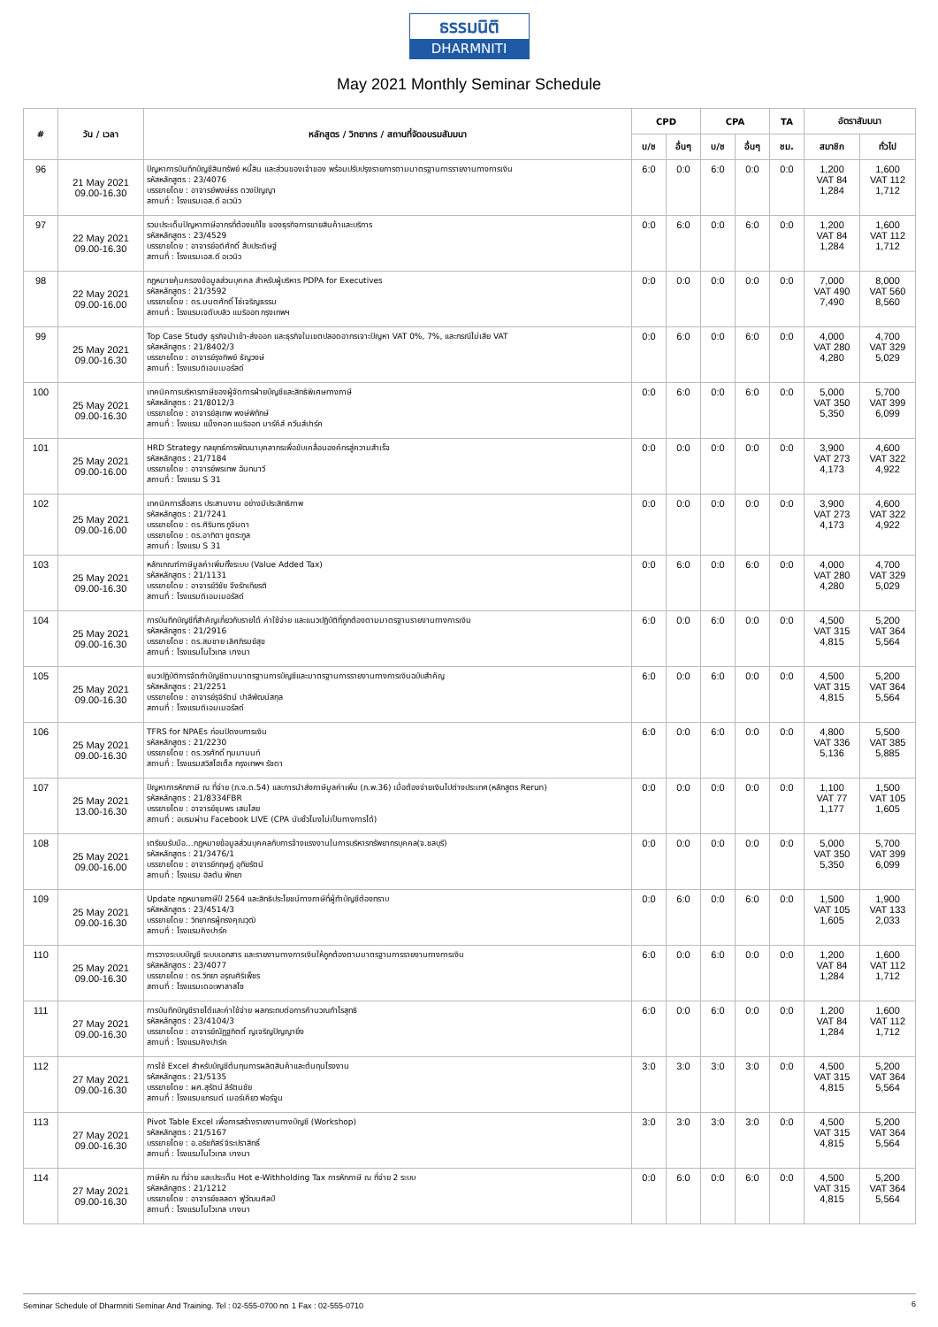ธรรมนิติ
DHARMNITI
May 2021 Monthly Seminar Schedule
| # | วัน / เวลา | หลักสูตร / วิทยากร / สถานที่จัดอบรมสัมมนา | CPD | | CPA | | TA | อัตราสัมมนา | |
| --- | --- | --- | --- | --- | --- | --- | --- | --- | --- |
| | | | บ/ช | อื่นๆ | บ/ช | อื่นๆ | ชม. | สมาชิก | ทั่วไป |
| 96 | 21 May 2021 09.00-16.30 | ปัญหาการบันทึกบัญชีสินทรัพย์ หนี้สิน และส่วนของเจ้าของ พร้อมปรับปรุงรายการตามมาตรฐานการรายงานทางการเงิน รหัสหลักสูตร : 23/4076 บรรยายโดย : อาจารย์พงษ์ธร ดวงปัญญา สถานที่ : โรงแรมเอส.ดี อเวนิว | 6:0 | 0:0 | 6:0 | 0:0 | 0:0 | 1,200 VAT 84 1,284 | 1,600 VAT 112 1,712 |
| 97 | 22 May 2021 09.00-16.30 | รวมประเด็นปัญหาภาษีอากรที่ต้องแก้ไข ของธุรกิจการขายสินค้าและบริการ รหัสหลักสูตร : 23/4529 บรรยายโดย : อาจารย์อดิศักดิ์ สืบประดิษฐ์ สถานที่ : โรงแรมเอส.ดี อเวนิว | 0:0 | 6:0 | 0:0 | 6:0 | 0:0 | 1,200 VAT 84 1,284 | 1,600 VAT 112 1,712 |
| 98 | 22 May 2021 09.00-16.00 | กฎหมายคุ้มครองข้อมูลส่วนบุคคล สำหรับผู้บริหาร PDPA for Executives รหัสหลักสูตร : 21/3592 บรรยายโดย : ดร.มนตศักดิ์ โซ่เจริญธรรม สถานที่ : โรงแรมเจดับบลิว แมริออท กรุงเทพฯ | 0:0 | 0:0 | 0:0 | 0:0 | 0:0 | 7,000 VAT 490 7,490 | 8,000 VAT 560 8,560 |
| 99 | 25 May 2021 09.00-16.30 | Top Case Study ธุรกิจนำเข้า-ส่งออก และธุรกิจในเขตปลอดอากรเจาะปัญหา VAT 0%, 7%, และกรณีไม่เสีย VAT รหัสหลักสูตร : 21/8402/3 บรรยายโดย : อาจารย์รุงทิพย์ ธัญวงษ์ สถานที่ : โรงแรมดิเอมเมอรัลด์ | 0:0 | 6:0 | 0:0 | 6:0 | 0:0 | 4,000 VAT 280 4,280 | 4,700 VAT 329 5,029 |
| 100 | 25 May 2021 09.00-16.30 | เทคนิคการบริหารภาษีของผู้จัดการฝ่ายบัญชีและสิทธิพิเศษทางภาษี รหัสหลักสูตร : 21/8012/3 บรรยายโดย : อาจารย์สุเทพ พงษ์พิทักษ์ สถานที่ : โรงแรม แม็งคอก แมริออท มาร์คีส์ ควีนส์ปาร์ค | 0:0 | 6:0 | 0:0 | 6:0 | 0:0 | 5,000 VAT 350 5,350 | 5,700 VAT 399 6,099 |
| 101 | 25 May 2021 09.00-16.00 | HRD Strategy กลยุทธ์การพัฒนาบุคลากรเพื่อขับเคลื่อนองค์กรสู่ความสำเร็จ รหัสหลักสูตร : 21/7184 บรรยายโดย : อาจารย์พรเทพ ฉันทนาวี สถานที่ : โรงแรม S 31 | 0:0 | 0:0 | 0:0 | 0:0 | 0:0 | 3,900 VAT 273 4,173 | 4,600 VAT 322 4,922 |
| 102 | 25 May 2021 09.00-16.00 | เทคนิคการสื่อสาร ประสานงาน อย่างมีประสิทธิภาพ รหัสหลักสูตร : 21/7241 บรรยายโดย : ดร.ศิรินทร ภูจินดา บรรยายโดย : ดร.อาทิตา ชูตระกูล สถานที่ : โรงแรม S 31 | 0:0 | 0:0 | 0:0 | 0:0 | 0:0 | 3,900 VAT 273 4,173 | 4,600 VAT 322 4,922 |
| 103 | 25 May 2021 09.00-16.30 | หลักเกณฑ์ภาษีมูลค่าเพิ่มทั้งระบบ (Value Added Tax) รหัสหลักสูตร : 21/1131 บรรยายโดย : อาจารย์วิชัย จึงรักเกียรติ สถานที่ : โรงแรมดิเอมเมอรัลด์ | 0:0 | 6:0 | 0:0 | 6:0 | 0:0 | 4,000 VAT 280 4,280 | 4,700 VAT 329 5,029 |
| 104 | 25 May 2021 09.00-16.30 | การบันทึกบัญชีที่สำคัญเกี่ยวกับรายได้ ค่าใช้จ่าย และแนวปฏิบัติที่ถูกต้องตามมาตรฐานรายงานทางการเงิน รหัสหลักสูตร : 21/2916 บรรยายโดย : ดร.สมชาย เลิศภิรมย์สุข สถานที่ : โรงแรมโนโวเทล บางนา | 6:0 | 0:0 | 6:0 | 0:0 | 0:0 | 4,500 VAT 315 4,815 | 5,200 VAT 364 5,564 |
| 105 | 25 May 2021 09.00-16.30 | แนวปฏิบัติการจัดทำบัญชีตามมาตรฐานการบัญชีและมาตรฐานการรายงานทางการเงินฉบับสำคัญ รหัสหลักสูตร : 21/2251 บรรยายโดย : อาจารย์รุจิรัตน์ ปาลีพัฒน์สกุล สถานที่ : โรงแรมดิเอมเมอรัลด์ | 6:0 | 0:0 | 6:0 | 0:0 | 0:0 | 4,500 VAT 315 4,815 | 5,200 VAT 364 5,564 |
| 106 | 25 May 2021 09.00-16.30 | TFRS for NPAEs ก่อนปิดงบการเงิน รหัสหลักสูตร : 21/2230 บรรยายโดย : ดร.วรศักดิ์ ทุมมานนท์ สถานที่ : โรงแรมสวิสโฮเต็ล กรุงเทพฯ รัชดา | 6:0 | 0:0 | 6:0 | 0:0 | 0:0 | 4,800 VAT 336 5,136 | 5,500 VAT 385 5,885 |
| 107 | 25 May 2021 13.00-16.30 | ปัญหาการหักภาษี ณ ที่จ่าย (ภ.ง.ด.54) และการนำส่งภาษีมูลค่าเพิ่ม (ภ.พ.36) เมื่อต้องจ่ายเงินไปต่างประเทศ(หลักสูตร Rerun) รหัสหลักสูตร : 21/8334FBR บรรยายโดย : อาจารย์ชุมพร เสนไสย สถานที่ : อบรมผ่าน Facebook LIVE (CPA นับชั่วโมงไม่เป็นทางการได้) | 0:0 | 0:0 | 0:0 | 0:0 | 0:0 | 1,100 VAT 77 1,177 | 1,500 VAT 105 1,605 |
| 108 | 25 May 2021 09.00-16.00 | เตรียมรับมือ...กฎหมายข้อมูลส่วนบุคคลกับการจ้างแรงงานในการบริหารทรัพยากรบุคคล(จ.ชลบุรี) รหัสหลักสูตร : 21/3476/1 บรรยายโดย : อาจารย์กฤษฎ์ อุทัยรัตน์ สถานที่ : โรงแรม ฮิลตัน พัทยา | 0:0 | 0:0 | 0:0 | 0:0 | 0:0 | 5,000 VAT 350 5,350 | 5,700 VAT 399 6,099 |
| 109 | 25 May 2021 09.00-16.30 | Update กฎหมายภาษีปี 2564 และสิทธิประโยชน์ทางภาษีที่ผู้ทำบัญชีต้องทราบ รหัสหลักสูตร : 23/4514/3 บรรยายโดย : วิทยากรผู้ทรงคุณวุฒิ สถานที่ : โรงแรมคิงปาร์ค | 0:0 | 6:0 | 0:0 | 6:0 | 0:0 | 1,500 VAT 105 1,605 | 1,900 VAT 133 2,033 |
| 110 | 25 May 2021 09.00-16.30 | การวางระบบบัญชี ระบบเอกสาร และรายงานทางการเงินให้ถูกต้องตามมาตรฐานการรายงานทางการเงิน รหัสหลักสูตร : 23/4077 บรรยายโดย : ดร.วิทยา อรุณศิริเพ็ชร สถานที่ : โรงแรมเดอะพาลาสโซ | 6:0 | 0:0 | 6:0 | 0:0 | 0:0 | 1,200 VAT 84 1,284 | 1,600 VAT 112 1,712 |
| 111 | 27 May 2021 09.00-16.30 | การบันทึกบัญชีรายได้และค่าใช้จ่าย ผลกระทบต่อการคำนวณกำไรสุทธิ รหัสหลักสูตร : 23/4104/3 บรรยายโดย : อาจารย์ณัฏฐกิตติ์ ญเจริญปัญญายิ่ง สถานที่ : โรงแรมคิงปาร์ค | 6:0 | 0:0 | 6:0 | 0:0 | 0:0 | 1,200 VAT 84 1,284 | 1,600 VAT 112 1,712 |
| 112 | 27 May 2021 09.00-16.30 | การใช้ Excel สำหรับบัญชีต้นทุนการผลิตสินค้าและต้นทุนโรงงาน รหัสหลักสูตร : 21/5135 บรรยายโดย : ผศ.สุรัตน์ ลีรัตนชัย สถานที่ : โรงแรมแกรนด์ เมอร์เคียว ฟอร์จูน | 3:0 | 3:0 | 3:0 | 3:0 | 0:0 | 4,500 VAT 315 4,815 | 5,200 VAT 364 5,564 |
| 113 | 27 May 2021 09.00-16.30 | Pivot Table Excel เพื่อการสร้างรายงานทางบัญชี (Workshop) รหัสหลักสูตร : 21/5167 บรรยายโดย : อ.อริชภัสร์ จิระปราสิทธิ์ สถานที่ : โรงแรมโนโวเทล บางนา | 3:0 | 3:0 | 3:0 | 3:0 | 0:0 | 4,500 VAT 315 4,815 | 5,200 VAT 364 5,564 |
| 114 | 27 May 2021 09.00-16.30 | ภาษีหัก ณ ที่จ่าย และประเด็น Hot e-Withholding Tax การหักภาษี ณ ที่จ่าย 2 ระบบ รหัสหลักสูตร : 21/1212 บรรยายโดย : อาจารย์ชลลดา ฟูวัฒนศิลป์ สถานที่ : โรงแรมโนโวเทล บางนา | 0:0 | 6:0 | 0:0 | 6:0 | 0:0 | 4,500 VAT 315 4,815 | 5,200 VAT 364 5,564 |
Seminar Schedule of Dharmniti Seminar And Training. Tel : 02-555-0700 กด 1 Fax : 02-555-0710 6